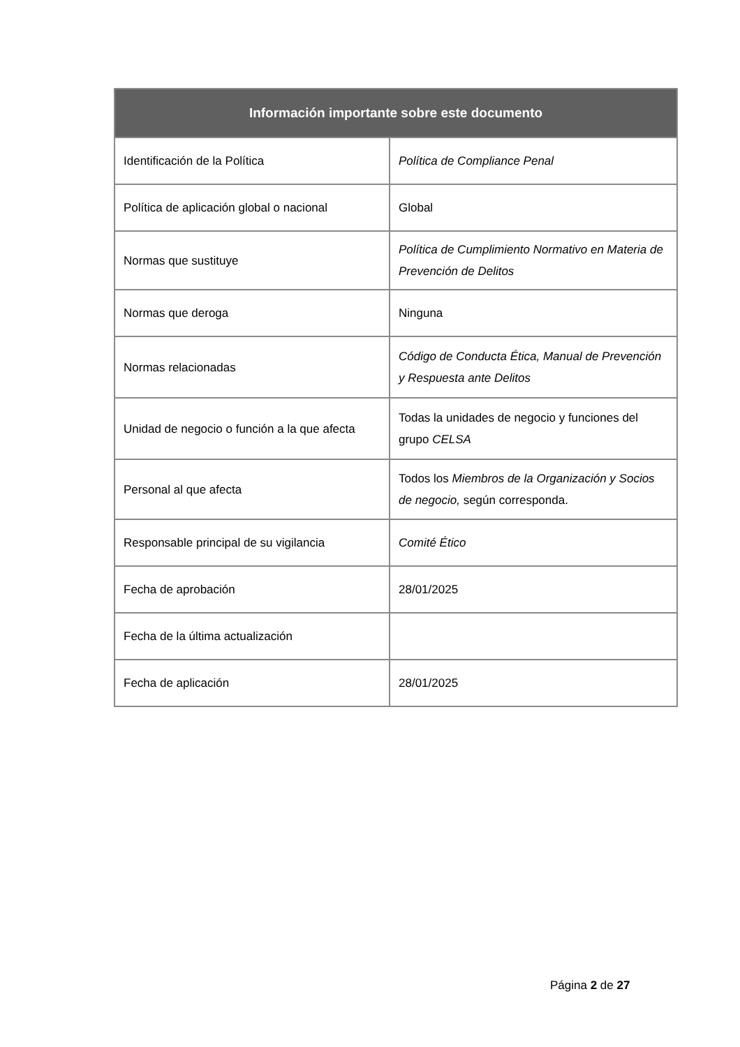| Información importante sobre este documento | |
| --- | --- |
| Identificación de la Política | Política de Compliance Penal |
| Política de aplicación global o nacional | Global |
| Normas que sustituye | Política de Cumplimiento Normativo en Materia de Prevención de Delitos |
| Normas que deroga | Ninguna |
| Normas relacionadas | Código de Conducta Ética, Manual de Prevención y Respuesta ante Delitos |
| Unidad de negocio o función a la que afecta | Todas la unidades de negocio y funciones del grupo CELSA |
| Personal al que afecta | Todos los Miembros de la Organización y Socios de negocio, según corresponda. |
| Responsable principal de su vigilancia | Comité Ético |
| Fecha de aprobación | 28/01/2025 |
| Fecha de la última actualización | |
| Fecha de aplicación | 28/01/2025 |
Página 2 de 27